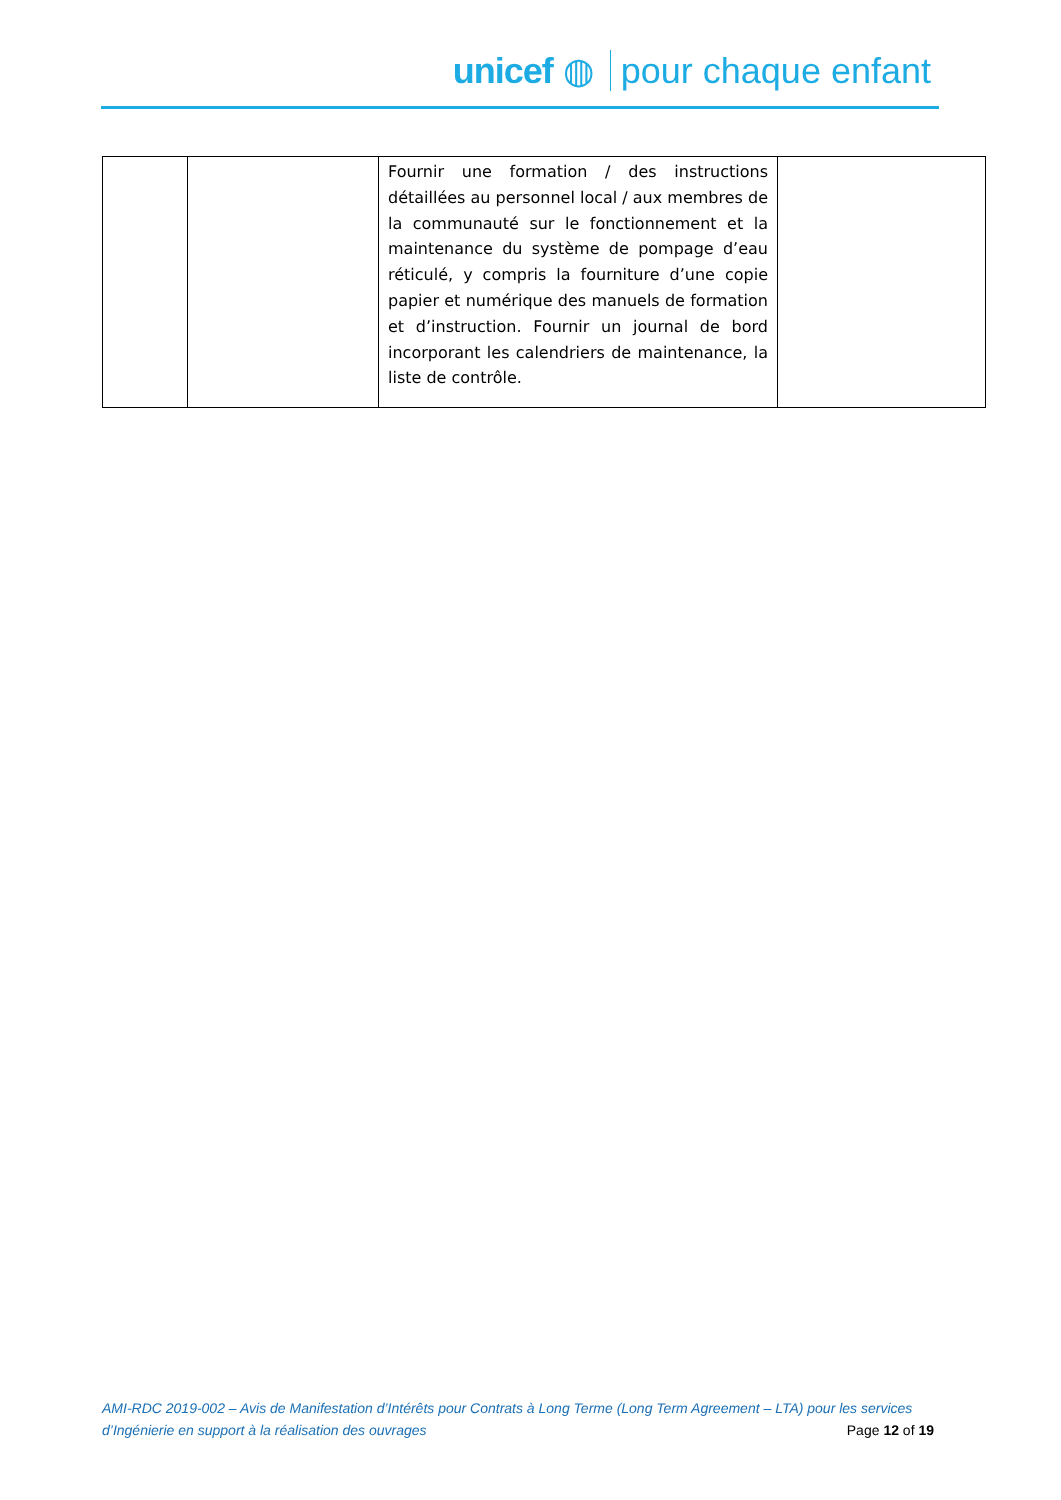unicef ◍ pour chaque enfant
| | | Fournir une formation / des instructions détaillées au personnel local / aux membres de la communauté sur le fonctionnement et la maintenance du système de pompage d’eau réticulé, y compris la fourniture d’une copie papier et numérique des manuels de formation et d’instruction. Fournir un journal de bord incorporant les calendriers de maintenance, la liste de contrôle. | |
AMI-RDC 2019-002 – Avis de Manifestation d’Intérêts pour Contrats à Long Terme (Long Term Agreement – LTA) pour les services
d’Ingénierie en support à la réalisation des ouvrages Page 12 of 19